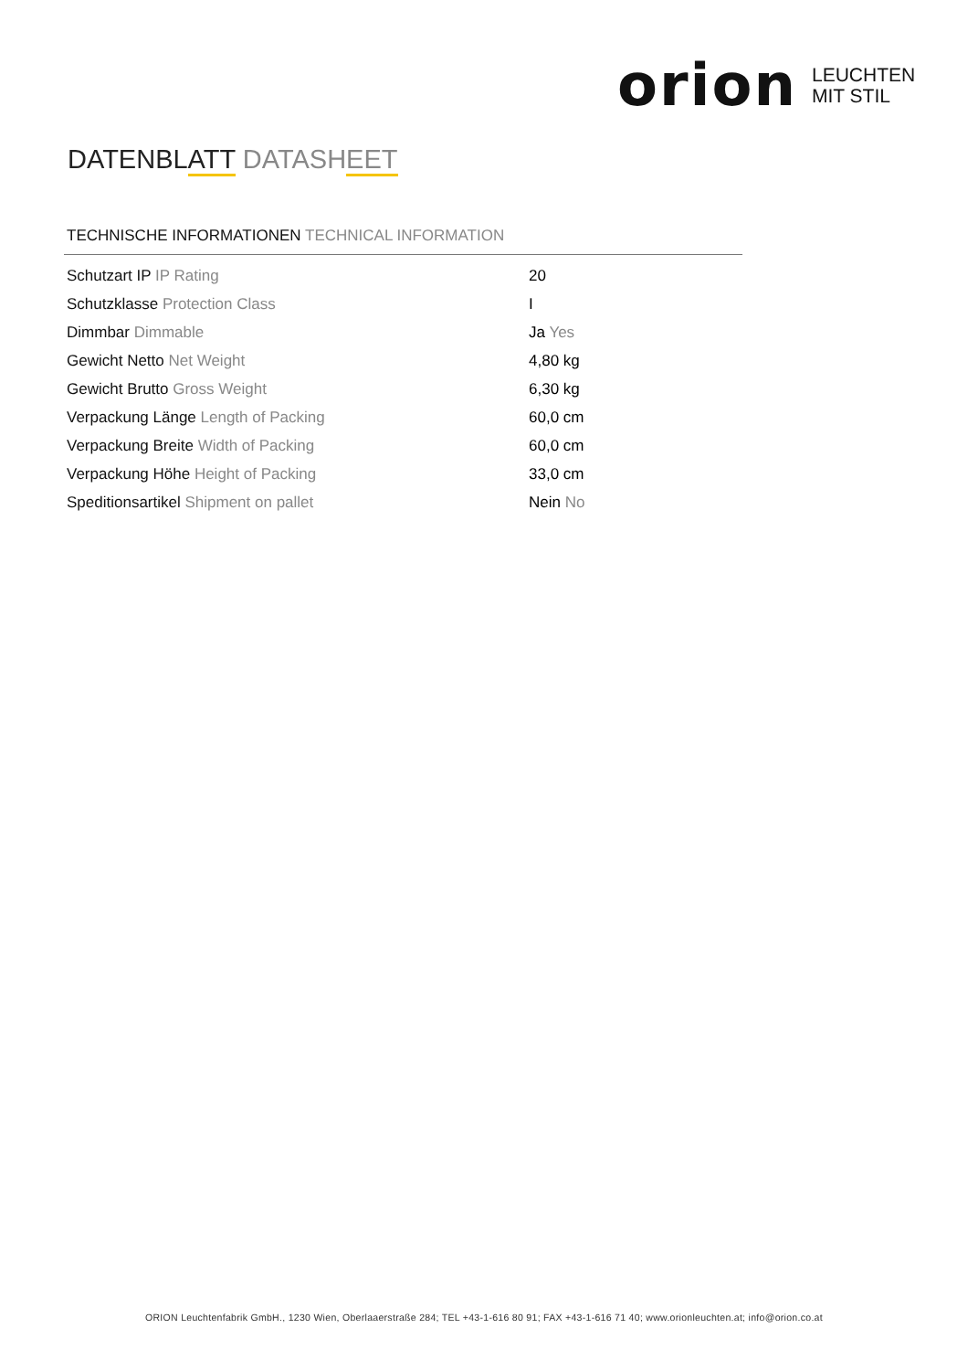orion LEUCHTEN
MIT STIL
DATENBLATT DATASHEET
TECHNISCHE INFORMATIONEN TECHNICAL INFORMATION
| Schutzart IP IP Rating | 20 |
| Schutzklasse Protection Class | I |
| Dimmbar Dimmable | Ja Yes |
| Gewicht Netto Net Weight | 4,80 kg |
| Gewicht Brutto Gross Weight | 6,30 kg |
| Verpackung Länge Length of Packing | 60,0 cm |
| Verpackung Breite Width of Packing | 60,0 cm |
| Verpackung Höhe Height of Packing | 33,0 cm |
| Speditionsartikel Shipment on pallet | Nein No |
ORION Leuchtenfabrik GmbH., 1230 Wien, Oberlaaerstraße 284; TEL +43-1-616 80 91; FAX +43-1-616 71 40; www.orionleuchten.at; info@orion.co.at